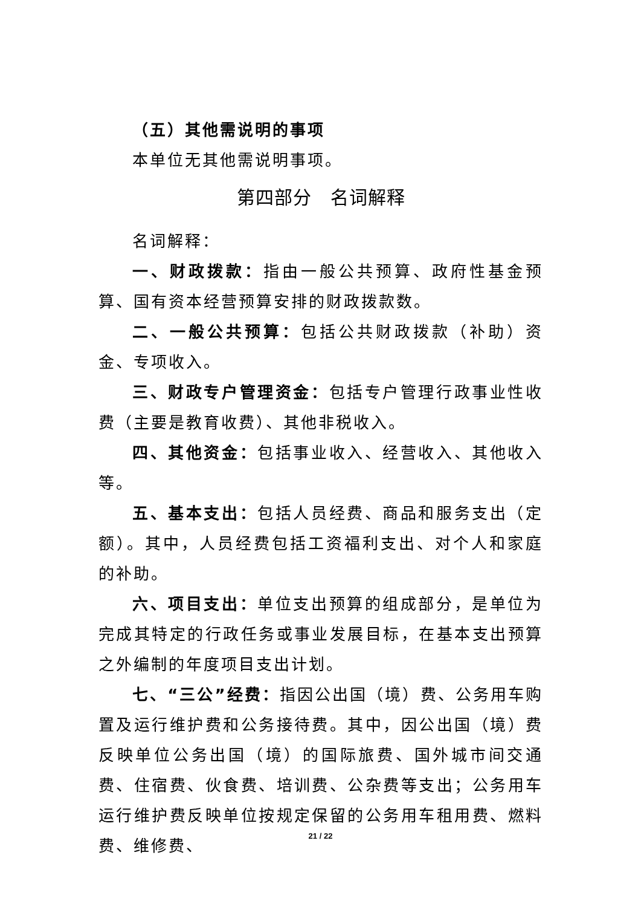（五）其他需说明的事项
本单位无其他需说明事项。
第四部分　名词解释
名词解释：
一、财政拨款：指由一般公共预算、政府性基金预算、国有资本经营预算安排的财政拨款数。
二、一般公共预算：包括公共财政拨款（补助）资金、专项收入。
三、财政专户管理资金：包括专户管理行政事业性收费（主要是教育收费）、其他非税收入。
四、其他资金：包括事业收入、经营收入、其他收入等。
五、基本支出：包括人员经费、商品和服务支出（定额）。其中，人员经费包括工资福利支出、对个人和家庭的补助。
六、项目支出：单位支出预算的组成部分，是单位为完成其特定的行政任务或事业发展目标，在基本支出预算之外编制的年度项目支出计划。
七、“三公”经费：指因公出国（境）费、公务用车购置及运行维护费和公务接待费。其中，因公出国（境）费反映单位公务出国（境）的国际旅费、国外城市间交通费、住宿费、伙食费、培训费、公杂费等支出；公务用车运行维护费反映单位按规定保留的公务用车租用费、燃料费、维修费、
21 / 22